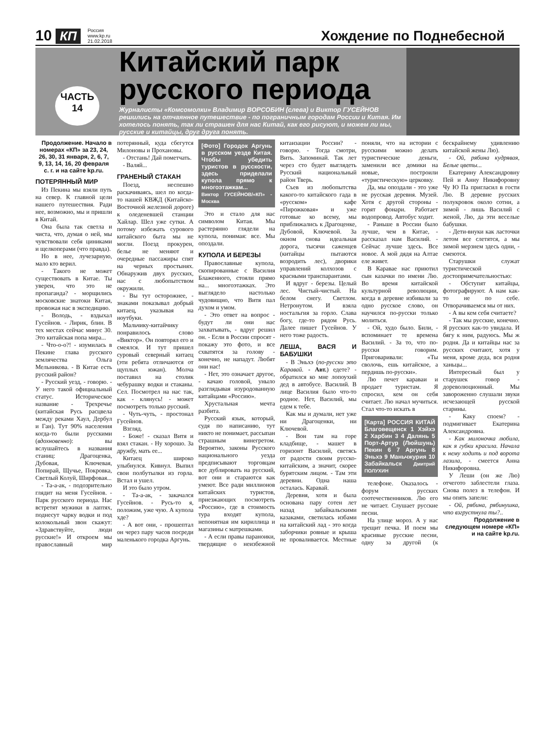10 КП
Россия
www.kp.ru
21.02.2018
Хождение по Поднебесной
ЧАСТЬ
14
Китайский парк
русского периода
Журналисты «Комсомолки» Владимир ВОРСОБИН (слева) и Виктор ГУСЕЙНОВ решились на отчаянное путешествие - по пограничным городам России и Китая. Им хотелось понять, так ли страшен для нас Китай, как его рисуют, и можем ли мы, русские и китайцы, друг друга понять.
Продолжение. Начало в номерах «КП» за 23, 24, 26, 30, 31 января, 2, 6, 7, 9, 13, 14, 16, 20 февраля с. г. и на сайте kp.ru.
ПОТЕРЯННЫЙ МИР
Из Пекина мы взяли путь на север. К главной цели нашего путешествия. Ради нее, возможно, мы и пришли в Китай.
Она была так светла и чиста, что, думая о ней, мы чувствовали себя циниками и щелкоперами (что правда).
Но в нее, лучезарную, мало кто верил.
- Такого не может существовать в Китае. Ты уверен, что это не пропаганда? - морщились московские знатоки Китая, провожая нас в экспедицию.
- Володь, - вздыхал Гусейнов. - Лирик, блин. В тех местах сейчас минус 30. Это китайская попа мира...
- Что-о-о?! - изумилась в Пекине глава русского землячества Ольга Мельникова. - В Китае есть русский район?
- Русский уезд, - говорю. - У него такой официальный статус. Историческое название - Трехречье (китайская Русь расцвела между реками Хаул, Дербул и Ган). Тут 90% населения когда-то были русскими (вдохновенно): вы вслушайтесь в названия станиц: Драгоценка, Дубовая, Ключевая, Попирай, Щучье, Покровка, Светлый Колуй, Ширфовая...
- Та-а-ак, - подозрительно глядит на меня Гусейнов. - Парк русского периода. Нас встретят мужики в лаптях, поднесут чарку водки и под колокольный звон скажут: «Здравствуйте, люди русские!» И откроем мы православный мир потерянный, куда сбегутся Милоновы и Прохановы.
- Отстань! Дай пометчать.
- Валяй...
ГРАНЕНЫЙ СТАКАН
Поезд, неспешно раскачиваясь, шел по когда-то нашей КВЖД (Китайско-Восточной железной дороге) к оледеневшей станции Хайлар. Шел уже сутки. А потому избежать сурового китайского быта мы не могли. Поезд прокурен, белье не меняют и очередные пассажиры спят на черных простынях. Обнаружив двух русских, нас с любопытством окружили.
- Вы тут осторожнее, - знаками показывал добрый китаец, указывая на ноутбуки.
Мальчику-китайчику понравилось слово «Виктор». Он повторял его и смеялся. И тут пришел суровый северный китаец (эти ребята отличаются от щуплых южан). Молча поставил на столик чебурашку водки и стаканы. Сел. Посмотрел на нас так, как - клянусь! - может посмотреть только русский.
- Чуть-чуть, - простонал Гусейнов.
Взгляд.
- Боже! - сказал Витя и взял стакан. - Ну хорошо. За дружбу, мать ее...
Китаец широко улыбнулся. Кивнул. Выпил свои полбутылки из горла. Встал и ушел.
И это было утром.
- Та-а-ак, - закачался Гусейнов. - Русь-то я, положим, уже чую. А купола хде?
- А вот они, - прошептал он через пару часов посреди маленького городка Аргунь.
[Фото] Городок Аргунь в русском уезде Китая. Чтобы убедить туристов в русскости, здесь приделали купола прямо к многоэтажкам...
Виктор ГУСЕЙНОВ/«КП» - Москва
Это и стало для нас символом Китая. Мы растерянно глядели на купола, понимая: все. Мы опоздали.
КУПОЛА И БЕРЕЗЫ
Православные купола, скопированные с Василия Блаженного, стояли прямо на... многоэтажках. Это выглядело настолько чудовищно, что Витя пал духом и умом.
- Это ответ на вопрос - будут ли они нас захватывать, - вдруг решил он. - Если в России спросят - покажу это фото, и все схватятся за голову - конечно, не нападут. Любят они нас!
- Нет, это означает другое, - качаю головой, уныло разглядывая изуродованную китайцами «Россию».
Хрустальная мечта разбита.
Русский язык, который, судя по написанию, тут никто не понимает, рассыпан страшным винегретом. Вероятно, законы Русского национального уезда предписывают торговцам все дублировать на русский, вот они и стараются как умеют. Все ради миллионов китайских туристов, приезжающих посмотреть «Россию», где в стоимость тура входят купола, непонятная им кириллица и магазины с матрешками.
- А если правы параноики, твердящие о неизбежной китаизации России? - говорю. - Тогда смотри, Вить. Запоминай. Так лет через сто будет выглядеть Русский национальный район Тверь.
Съев из любопытства какого-то китайского гада в «русском» кафе «Пирожковая» и уже готовые ко всему, мы приближались к Драгоценке, Дубовой, Ключевой. За окном снова идеальная дорога, тысячи саженцев (китайцы пытаются возродить лес), дворики управлений колхозов с красными транспарантами.
И вдруг - березы. Целый лес. Чистый-чистый. На белом снегу. Светлом. Нетронутом. И взяла ностальгия за горло. Слава богу, где-то рядом Русь. Далее пишет Гусейнов. У него тоже радость.
ЛЕША, ВАСЯ И БАБУШКИ
- В Эньхэ (по-русски это Каравай. - Авт.) едете? - обратился ко мне лопоухий дед в автобусе. Василий. В лице Василия было что-то родное. Нет, Василий, мы едем к тебе.
Как мы и думали, нет уже ни Драгоценки, ни Ключевой.
- Вон там на горе кладбище, - машет в горизонт Василий, светясь от радости своим русско-китайским, а значит, скорее бурятским лицом. - Там эти деревни. Одна наша осталась. Каравай.
Деревня, хотя и была основана пару сотен лет назад забайкальскими казаками, светилась избами на китайский лад - это когда заборчики ровные и крыша не проваливается. Местные поняли, что на истории с русскими можно делать туристические деньги, заменили все домики на новые, построили «туристическую» церковку.
Да, мы опоздали - это уже не русская деревня. Музей. Хотя с другой стороны - горят фонари. Работает водопровод. Автобус ходит.
- Раньше в России было лучше, чем в Китае, - рассказал нам Василий. - Сейчас лучше здесь. Все новое. А мой дядя на Алтае еле живет.
В Каравае нас приютил сын казачки по имени Лю. Во время китайской культурной революции, когда в деревне избивали за одно русское слово, он научился по-русски только молиться.
- Ой, худо было. Били, - вспоминает те времена Василий. - За то, что по-русски говорим. Приговаривали: «Ты сволочь, ешь китайское, а пердишь по-русски».
Лю печет караваи и продает туристам. Я спросил, кем он себя считает. Лю начал мучиться. Стал что-то искать в
[Карта] РОССИЯ КИТАЙ Благовещенск 1 Хэйхэ 2 Харбин 3 4 Далянь 5 Порт-Артур (Люйшунь) Пекин 6 7 Аргунь 8 Эньхэ 9 Маньчжурия 10 Забайкальск Дмитрий ПОЛУХИН
телефоне. Оказалось - форум русских соотечественников. Лю его не читает. Слушает русские песни.
На улице мороз. А у нас трещит печка. И поем мы красивые русские песни, одну за другой (к бескрайнему удивлению китайской жены Лю).
- Ой, рябина кудрявая, Белые цветы...
Екатерину Александровну Пей и Анну Никифоровну Чу Ю Па пригласил в гости Лю. В деревне русских полукровок около сотни, а зимой - лишь Василий с женой, Лю, да эти веселые бабушки.
- Дети-внуки как ласточки летом все слетятся, а мы зимой мерзнем здесь одни, - смеются.
Старушки служат туристической достопримечательностью:
- Обступят китайцы, фотографируют. А нам как-то не по себе. Отворачиваемся мы от них.
- А вы кем себя считаете?
- Так мы русские, конечно. Я русских как-то увидала. И бягу к ним, радуюсь. Мы ж родня. Да и китайцы нас за русских считают, хотя у меня, кроме деда, вся родня ханьцы...
Интересный был у старушек говор - дореволюционный. Мы завороженно слушали звуки исчезающей русской старины.
- Каку споем? - подмигивает Екатерина Александровна.
- Как милоночка любила, как я губки красила. Начала к нему ходить и под ворота лазила, - смеется Анна Никифоровна.
У Леши (он же Лю) отчегото заблестели глаза. Снова полез в телефон. И мы опять запели:
- Ой, рябина, рябинушка, что взгрустнула ты?..
Продолжение в следующем номере «КП» и на сайте kp.ru.